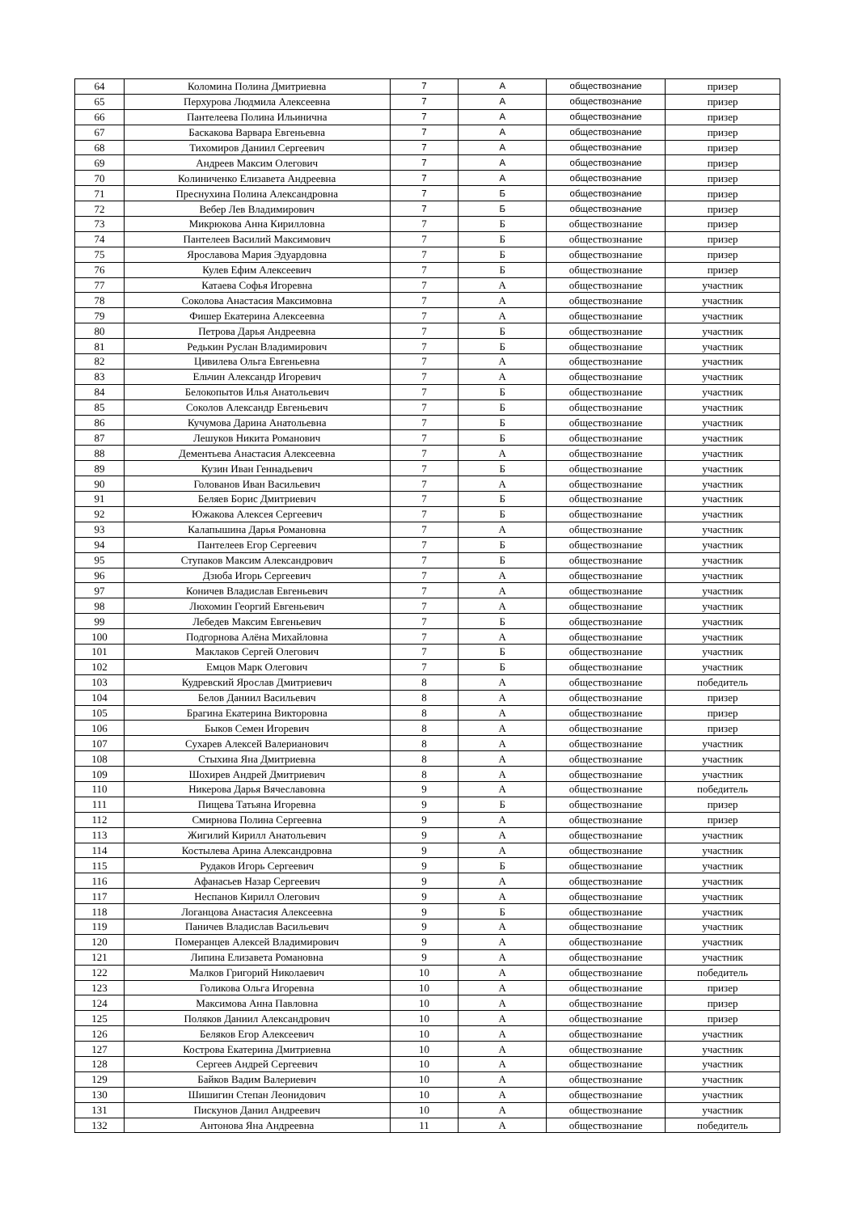| 64 | Коломина Полина Дмитриевна | 7 | А | обществознание | призер |
| 65 | Перхурова Людмила Алексеевна | 7 | А | обществознание | призер |
| 66 | Пантелеева Полина Ильинична | 7 | А | обществознание | призер |
| 67 | Баскакова Варвара Евгеньевна | 7 | А | обществознание | призер |
| 68 | Тихомиров Даниил Сергеевич | 7 | А | обществознание | призер |
| 69 | Андреев Максим Олегович | 7 | А | обществознание | призер |
| 70 | Колиниченко Елизавета Андреевна | 7 | А | обществознание | призер |
| 71 | Преснухина Полина Александровна | 7 | Б | обществознание | призер |
| 72 | Вебер Лев Владимирович | 7 | Б | обществознание | призер |
| 73 | Микрюкова Анна Кирилловна | 7 | Б | обществознание | призер |
| 74 | Пантелеев Василий Максимович | 7 | Б | обществознание | призер |
| 75 | Ярославова Мария Эдуардовна | 7 | Б | обществознание | призер |
| 76 | Кулев Ефим Алексеевич | 7 | Б | обществознание | призер |
| 77 | Катаева Софья Игоревна | 7 | А | обществознание | участник |
| 78 | Соколова Анастасия Максимовна | 7 | А | обществознание | участник |
| 79 | Фишер Екатерина Алексеевна | 7 | А | обществознание | участник |
| 80 | Петрова Дарья Андреевна | 7 | Б | обществознание | участник |
| 81 | Редькин Руслан Владимирович | 7 | Б | обществознание | участник |
| 82 | Цивилева Ольга Евгеньевна | 7 | А | обществознание | участник |
| 83 | Ельчин Александр Игоревич | 7 | А | обществознание | участник |
| 84 | Белокопытов Илья Анатольевич | 7 | Б | обществознание | участник |
| 85 | Соколов Александр Евгеньевич | 7 | Б | обществознание | участник |
| 86 | Кучумова Дарина Анатольевна | 7 | Б | обществознание | участник |
| 87 | Лешуков Никита Романович | 7 | Б | обществознание | участник |
| 88 | Дементьева Анастасия Алексеевна | 7 | А | обществознание | участник |
| 89 | Кузин Иван Геннадьевич | 7 | Б | обществознание | участник |
| 90 | Голованов Иван Васильевич | 7 | А | обществознание | участник |
| 91 | Беляев Борис Дмитриевич | 7 | Б | обществознание | участник |
| 92 | Южакова Алексея Сергеевич | 7 | Б | обществознание | участник |
| 93 | Калапышина Дарья Романовна | 7 | А | обществознание | участник |
| 94 | Пантелеев Егор Сергеевич | 7 | Б | обществознание | участник |
| 95 | Ступаков Максим Александрович | 7 | Б | обществознание | участник |
| 96 | Дзюба Игорь Сергеевич | 7 | А | обществознание | участник |
| 97 | Коничев Владислав Евгеньевич | 7 | А | обществознание | участник |
| 98 | Люхомин Георгий Евгеньевич | 7 | А | обществознание | участник |
| 99 | Лебедев Максим Евгеньевич | 7 | Б | обществознание | участник |
| 100 | Подгорнова Алёна Михайловна | 7 | А | обществознание | участник |
| 101 | Маклаков Сергей Олегович | 7 | Б | обществознание | участник |
| 102 | Емцов Марк Олегович | 7 | Б | обществознание | участник |
| 103 | Кудревский Ярослав Дмитриевич | 8 | А | обществознание | победитель |
| 104 | Белов Даниил Васильевич | 8 | А | обществознание | призер |
| 105 | Брагина Екатерина Викторовна | 8 | А | обществознание | призер |
| 106 | Быков Семен Игоревич | 8 | А | обществознание | призер |
| 107 | Сухарев Алексей Валерианович | 8 | А | обществознание | участник |
| 108 | Стыхина Яна Дмитриевна | 8 | А | обществознание | участник |
| 109 | Шохирев Андрей Дмитриевич | 8 | А | обществознание | участник |
| 110 | Никерова Дарья Вячеславовна | 9 | А | обществознание | победитель |
| 111 | Пищева Татьяна Игоревна | 9 | Б | обществознание | призер |
| 112 | Смирнова Полина Сергеевна | 9 | А | обществознание | призер |
| 113 | Жигилий Кирилл Анатольевич | 9 | А | обществознание | участник |
| 114 | Костылева Арина Александровна | 9 | А | обществознание | участник |
| 115 | Рудаков Игорь Сергеевич | 9 | Б | обществознание | участник |
| 116 | Афанасьев Назар Сергеевич | 9 | А | обществознание | участник |
| 117 | Неспанов Кирилл Олегович | 9 | А | обществознание | участник |
| 118 | Логанцова Анастасия Алексеевна | 9 | Б | обществознание | участник |
| 119 | Паничев Владислав Васильевич | 9 | А | обществознание | участник |
| 120 | Померанцев Алексей Владимирович | 9 | А | обществознание | участник |
| 121 | Липина Елизавета Романовна | 9 | А | обществознание | участник |
| 122 | Малков Григорий Николаевич | 10 | А | обществознание | победитель |
| 123 | Голикова Ольга Игоревна | 10 | А | обществознание | призер |
| 124 | Максимова Анна Павловна | 10 | А | обществознание | призер |
| 125 | Поляков Даниил Александрович | 10 | А | обществознание | призер |
| 126 | Беляков Егор Алексеевич | 10 | А | обществознание | участник |
| 127 | Кострова Екатерина Дмитриевна | 10 | А | обществознание | участник |
| 128 | Сергеев Андрей Сергеевич | 10 | А | обществознание | участник |
| 129 | Байков Вадим Валериевич | 10 | А | обществознание | участник |
| 130 | Шишигин Степан Леонидович | 10 | А | обществознание | участник |
| 131 | Пискунов Данил Андреевич | 10 | А | обществознание | участник |
| 132 | Антонова Яна Андреевна | 11 | А | обществознание | победитель |